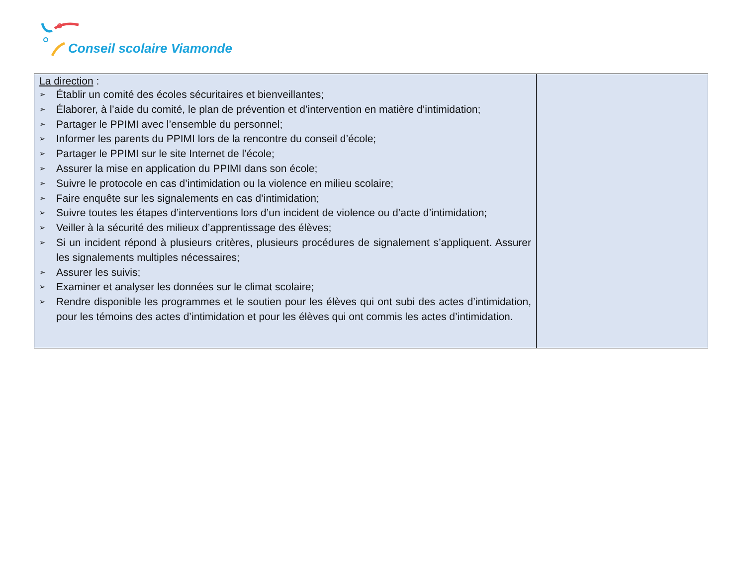Conseil scolaire Viamonde
| La direction : ➢ Établir un comité des écoles sécuritaires et bienveillantes; ➢ Élaborer, à l’aide du comité, le plan de prévention et d’intervention en matière d’intimidation; ➢ Partager le PPIMI avec l’ensemble du personnel; ➢ Informer les parents du PPIMI lors de la rencontre du conseil d’école; ➢ Partager le PPIMI sur le site Internet de l’école; ➢ Assurer la mise en application du PPIMI dans son école; ➢ Suivre le protocole en cas d’intimidation ou la violence en milieu scolaire; ➢ Faire enquête sur les signalements en cas d’intimidation; ➢ Suivre toutes les étapes d’interventions lors d’un incident de violence ou d’acte d’intimidation; ➢ Veiller à la sécurité des milieux d’apprentissage des élèves; ➢ Si un incident répond à plusieurs critères, plusieurs procédures de signalement s’appliquent. Assurer les signalements multiples nécessaires; ➢ Assurer les suivis; ➢ Examiner et analyser les données sur le climat scolaire; ➢ Rendre disponible les programmes et le soutien pour les élèves qui ont subi des actes d’intimidation, pour les témoins des actes d’intimidation et pour les élèves qui ont commis les actes d’intimidation. | |